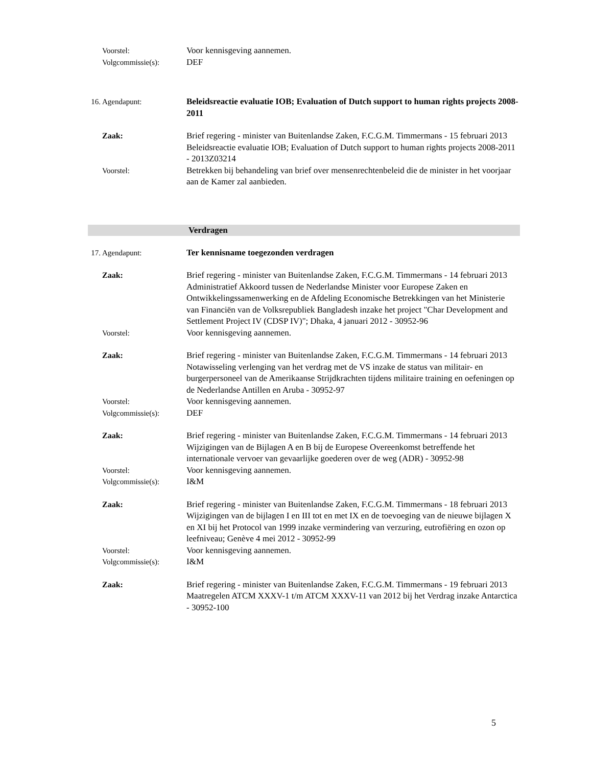Voorstel: Voor kennisgeving aannemen.
Volgcommissie(s): DEF
16. Agendapunt: Beleidsreactie evaluatie IOB; Evaluation of Dutch support to human rights projects 2008-2011
Zaak: Brief regering - minister van Buitenlandse Zaken, F.C.G.M. Timmermans - 15 februari 2013
Beleidsreactie evaluatie IOB; Evaluation of Dutch support to human rights projects 2008-2011 - 2013Z03214
Voorstel: Betrekken bij behandeling van brief over mensenrechtenbeleid die de minister in het voorjaar aan de Kamer zal aanbieden.
Verdragen
17. Agendapunt: Ter kennisname toegezonden verdragen
Zaak: Brief regering - minister van Buitenlandse Zaken, F.C.G.M. Timmermans - 14 februari 2013
Administratief Akkoord tussen de Nederlandse Minister voor Europese Zaken en Ontwikkelingssamenwerking en de Afdeling Economische Betrekkingen van het Ministerie van Financiën van de Volksrepubliek Bangladesh inzake het project "Char Development and Settlement Project IV (CDSP IV)"; Dhaka, 4 januari 2012 - 30952-96
Voorstel: Voor kennisgeving aannemen.
Zaak: Brief regering - minister van Buitenlandse Zaken, F.C.G.M. Timmermans - 14 februari 2013
Notawisseling verlenging van het verdrag met de VS inzake de status van militair- en burgerpersoneel van de Amerikaanse Strijdkrachten tijdens militaire training en oefeningen op de Nederlandse Antillen en Aruba - 30952-97
Voorstel: Voor kennisgeving aannemen.
Volgcommissie(s): DEF
Zaak: Brief regering - minister van Buitenlandse Zaken, F.C.G.M. Timmermans - 14 februari 2013
Wijzigingen van de Bijlagen A en B bij de Europese Overeenkomst betreffende het internationale vervoer van gevaarlijke goederen over de weg (ADR) - 30952-98
Voorstel: Voor kennisgeving aannemen.
Volgcommissie(s): I&M
Zaak: Brief regering - minister van Buitenlandse Zaken, F.C.G.M. Timmermans - 18 februari 2013
Wijzigingen van de bijlagen I en III tot en met IX en de toevoeging van de nieuwe bijlagen X en XI bij het Protocol van 1999 inzake vermindering van verzuring, eutrofiëring en ozon op leefniveau; Genève 4 mei 2012 - 30952-99
Voorstel: Voor kennisgeving aannemen.
Volgcommissie(s): I&M
Zaak: Brief regering - minister van Buitenlandse Zaken, F.C.G.M. Timmermans - 19 februari 2013
Maatregelen ATCM XXXV-1 t/m ATCM XXXV-11 van 2012 bij het Verdrag inzake Antarctica - 30952-100
5